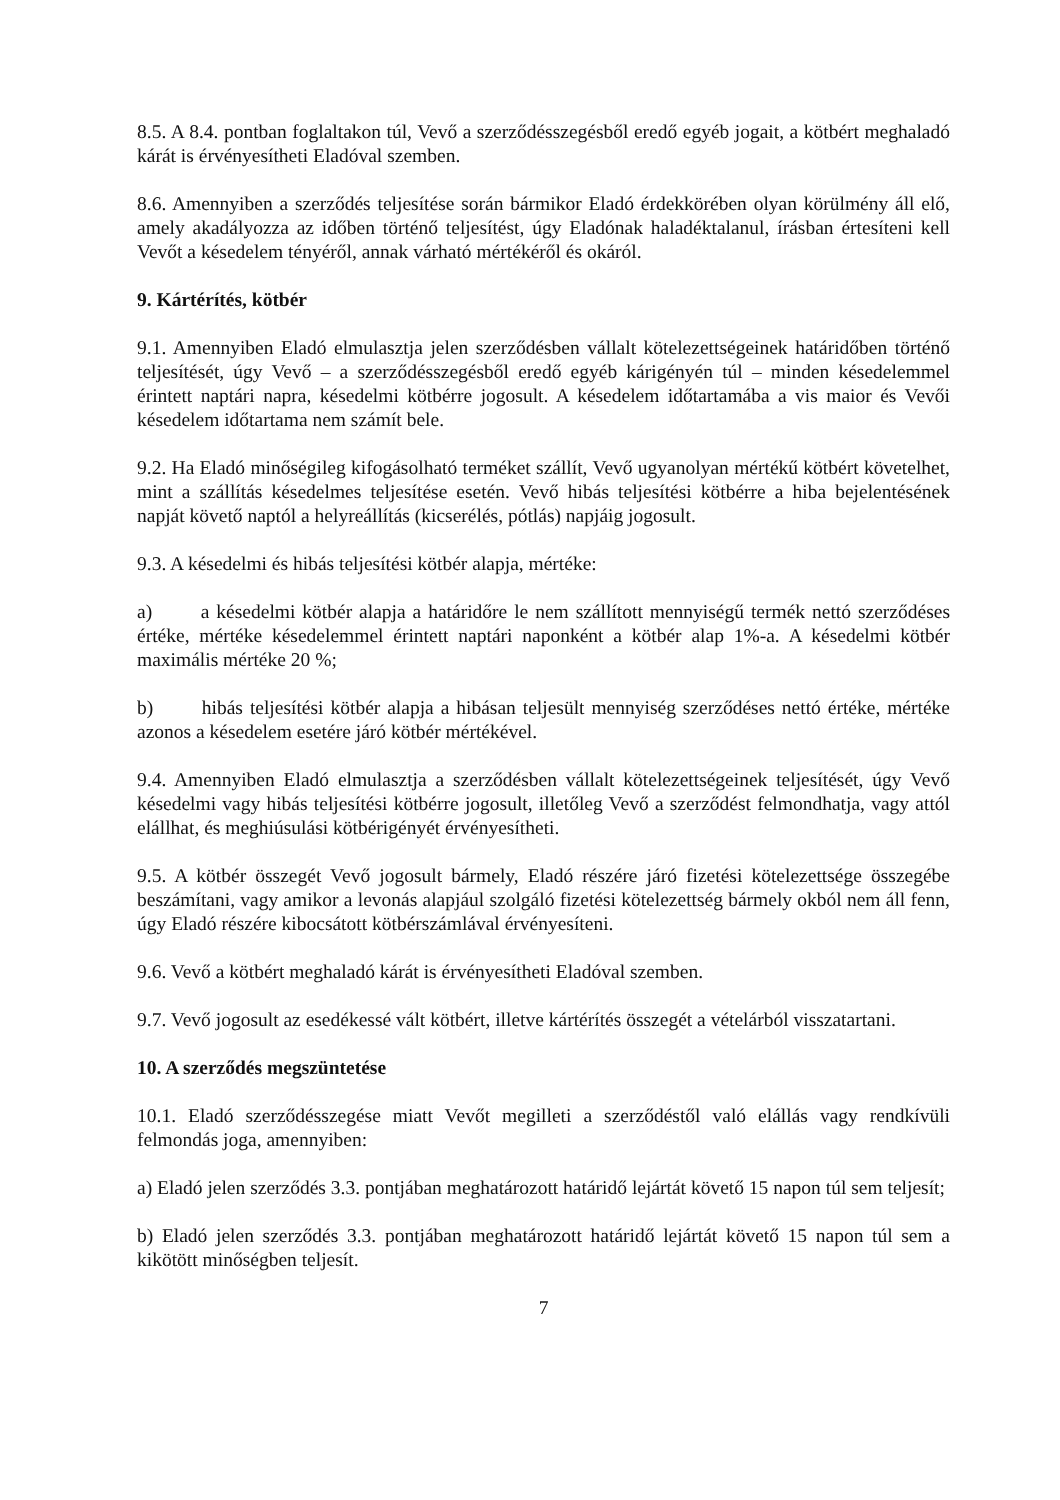8.5. A 8.4. pontban foglaltakon túl, Vevő a szerződésszegésből eredő egyéb jogait, a kötbért meghaladó kárát is érvényesítheti Eladóval szemben.
8.6. Amennyiben a szerződés teljesítése során bármikor Eladó érdekkörében olyan körülmény áll elő, amely akadályozza az időben történő teljesítést, úgy Eladónak haladéktalanul, írásban értesíteni kell Vevőt a késedelem tényéről, annak várható mértékéről és okáról.
9. Kártérítés, kötbér
9.1. Amennyiben Eladó elmulasztja jelen szerződésben vállalt kötelezettségeinek határidőben történő teljesítését, úgy Vevő – a szerződésszegésből eredő egyéb kárigényén túl – minden késedelemmel érintett naptári napra, késedelmi kötbérre jogosult. A késedelem időtartamába a vis maior és Vevői késedelem időtartama nem számít bele.
9.2. Ha Eladó minőségileg kifogásolható terméket szállít, Vevő ugyanolyan mértékű kötbért követelhet, mint a szállítás késedelmes teljesítése esetén. Vevő hibás teljesítési kötbérre a hiba bejelentésének napját követő naptól a helyreállítás (kicserélés, pótlás) napjáig jogosult.
9.3. A késedelmi és hibás teljesítési kötbér alapja, mértéke:
a) a késedelmi kötbér alapja a határidőre le nem szállított mennyiségű termék nettó szerződéses értéke, mértéke késedelemmel érintett naptári naponként a kötbér alap 1%-a. A késedelmi kötbér maximális mértéke 20 %;
b) hibás teljesítési kötbér alapja a hibásan teljesült mennyiség szerződéses nettó értéke, mértéke azonos a késedelem esetére járó kötbér mértékével.
9.4. Amennyiben Eladó elmulasztja a szerződésben vállalt kötelezettségeinek teljesítését, úgy Vevő késedelmi vagy hibás teljesítési kötbérre jogosult, illetőleg Vevő a szerződést felmondhatja, vagy attól elállhat, és meghiúsulási kötbérigényét érvényesítheti.
9.5. A kötbér összegét Vevő jogosult bármely, Eladó részére járó fizetési kötelezettsége összegébe beszámítani, vagy amikor a levonás alapjául szolgáló fizetési kötelezettség bármely okból nem áll fenn, úgy Eladó részére kibocsátott kötbérszámlával érvényesíteni.
9.6. Vevő a kötbért meghaladó kárát is érvényesítheti Eladóval szemben.
9.7. Vevő jogosult az esedékessé vált kötbért, illetve kártérítés összegét a vételárból visszatartani.
10. A szerződés megszüntetése
10.1. Eladó szerződésszegése miatt Vevőt megilleti a szerződéstől való elállás vagy rendkívüli felmondás joga, amennyiben:
a) Eladó jelen szerződés 3.3. pontjában meghatározott határidő lejártát követő 15 napon túl sem teljesít;
b) Eladó jelen szerződés 3.3. pontjában meghatározott határidő lejártát követő 15 napon túl sem a kikötött minőségben teljesít.
7